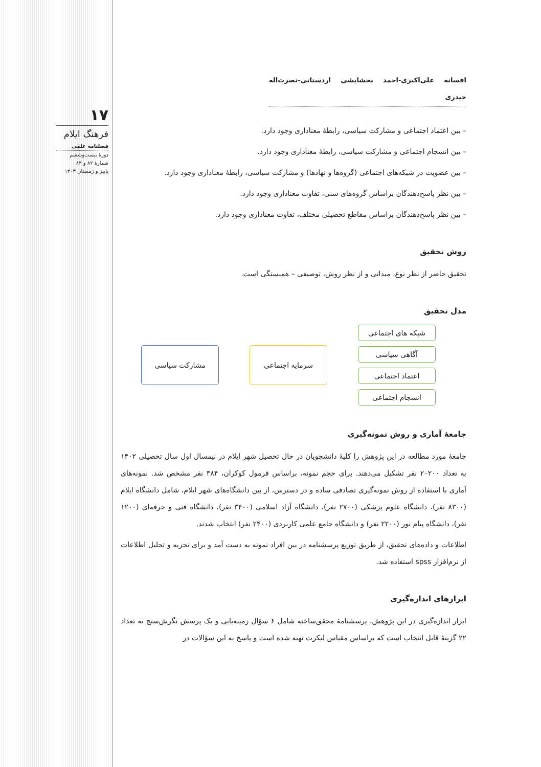۱۷
فرهنگ ایلام
فصلنامه علمی
دورهٔ بیست‌وششم
شمارهٔ ۸۲ و ۸۳
پاییز و زمستان ۱۴۰۳
افسانه علی‌اکبری-احمد بخشایشی اردستانی-نصرت‌اله حیدری
– بین اعتماد اجتماعی و مشارکت سیاسی، رابطهٔ معناداری وجود دارد.
– بین انسجام اجتماعی و مشارکت سیاسی، رابطهٔ معناداری وجود دارد.
– بین عضویت در شبکه‌های اجتماعی (گروه‌ها و نهادها) و مشارکت سیاسی، رابطهٔ معناداری وجود دارد.
– بین نظر پاسخ‌دهندگان براساس گروه‌های سنی، تفاوت معناداری وجود دارد.
– بین نظر پاسخ‌دهندگان براساس مقاطع تحصیلی مختلف، تفاوت معناداری وجود دارد.
روش تحقیق
تحقیق حاضر از نظر نوع، میدانی و از نظر روش، توصیفی – همبستگی است.
مدل تحقیق
مشارکت سیاسی سرمایه اجتماعی
شبکه های اجتماعی
آگاهی سیاسی
اعتماد اجتماعی
انسجام اجتماعی
جامعهٔ آماری و روش نمونه‌گیری
جامعهٔ مورد مطالعه در این پژوهش را کلیهٔ دانشجویان در حال تحصیل شهر ایلام در نیمسال اول سال تحصیلی ۱۴۰۲ به تعداد ۲۰۲۰۰ نفر تشکیل می‌دهند. برای حجم نمونه، براساس فرمول کوکران، ۳۸۴ نفر مشخص شد. نمونه‌های آماری با استفاده از روش نمونه‌گیری تصادفی ساده و در دسترس، از بین دانشگاه‌های شهر ایلام، شامل دانشگاه ایلام (۸۳۰۰ نفر)، دانشگاه علوم پزشکی (۲۷۰۰ نفر)، دانشگاه آزاد اسلامی (۳۴۰۰ نفر)، دانشگاه فنی و حرفه‌ای (۱۲۰۰ نفر)، دانشگاه پیام نور (۲۲۰۰ نفر) و دانشگاه جامع علمی کاربردی (۲۴۰۰ نفر) انتخاب شدند.
اطلاعات و داده‌های تحقیق، از طریق توزیع پرسشنامه در بین افراد نمونه به دست آمد و برای تجزیه و تحلیل اطلاعات از نرم‌افزار spss استفاده شد.
ابزارهای اندازه‌گیری
ابزار اندازه‌گیری در این پژوهش، پرسشنامهٔ محقق‌ساخته شامل ۶ سؤال زمینه‌یابی و یک پرسش نگرش‌سنج به تعداد ۲۲ گزینهٔ قابل انتخاب است که براساس مقیاس لیکرت تهیه شده است و پاسخ به این سؤالات در